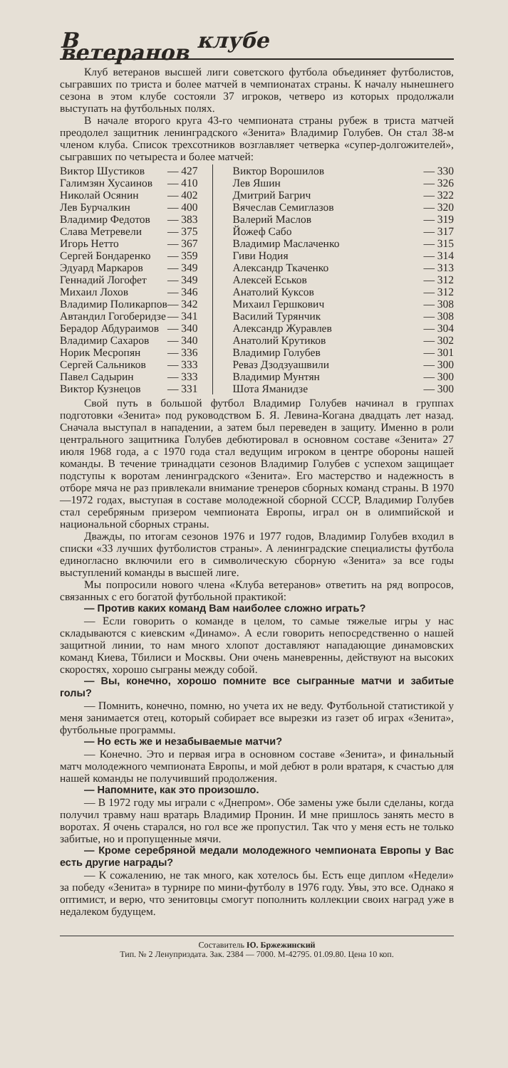В клубе ветеранов
Клуб ветеранов высшей лиги советского футбола объединяет футболистов, сыгравших по триста и более матчей в чемпионатах страны. К началу нынешнего сезона в этом клубе состояли 37 игроков, четверо из которых продолжали выступать на футбольных полях.
В начале второго круга 43-го чемпионата страны рубеж в триста матчей преодолел защитник ленинградского «Зенита» Владимир Голубев. Он стал 38-м членом клуба. Список трехсотников возглавляет четверка «супер-долгожителей», сыгравших по четыреста и более матчей:
| Виктор Шустиков | — 427 |
| Галимзян Хусаинов | — 410 |
| Николай Осянин | — 402 |
| Лев Бурчалкин | — 400 |
| Владимир Федотов | — 383 |
| Слава Метревели | — 375 |
| Игорь Нетто | — 367 |
| Сергей Бондаренко | — 359 |
| Эдуард Маркаров | — 349 |
| Геннадий Логофет | — 349 |
| Михаил Лохов | — 346 |
| Владимир Поликарпов | — 342 |
| Автандил Гогоберидзе | — 341 |
| Берадор Абдураимов | — 340 |
| Владимир Сахаров | — 340 |
| Норик Месропян | — 336 |
| Сергей Сальников | — 333 |
| Павел Садырин | — 333 |
| Виктор Кузнецов | — 331 |
| Виктор Ворошилов | — 330 |
| Лев Яшин | — 326 |
| Дмитрий Багрич | — 322 |
| Вячеслав Семиглазов | — 320 |
| Валерий Маслов | — 319 |
| Йожеф Сабо | — 317 |
| Владимир Маслаченко | — 315 |
| Гиви Нодия | — 314 |
| Александр Ткаченко | — 313 |
| Алексей Еськов | — 312 |
| Анатолий Куксов | — 312 |
| Михаил Гершкович | — 308 |
| Василий Турянчик | — 308 |
| Александр Журавлев | — 304 |
| Анатолий Крутиков | — 302 |
| Владимир Голубев | — 301 |
| Реваз Дзодзуашвили | — 300 |
| Владимир Мунтян | — 300 |
| Шота Яманидзе | — 300 |
Свой путь в большой футбол Владимир Голубев начинал в группах подготовки «Зенита» под руководством Б. Я. Левина-Когана двадцать лет назад. Сначала выступал в нападении, а затем был переведен в защиту. Именно в роли центрального защитника Голубев дебютировал в основном составе «Зенита» 27 июля 1968 года, а с 1970 года стал ведущим игроком в центре обороны нашей команды. В течение тринадцати сезонов Владимир Голубев с успехом защищает подступы к воротам ленинградского «Зенита». Его мастерство и надежность в отборе мяча не раз привлекали внимание тренеров сборных команд страны. В 1970—1972 годах, выступая в составе молодежной сборной СССР, Владимир Голубев стал серебряным призером чемпионата Европы, играл он в олимпийской и национальной сборных страны.
Дважды, по итогам сезонов 1976 и 1977 годов, Владимир Голубев входил в списки «33 лучших футболистов страны». А ленинградские специалисты футбола единогласно включили его в символическую сборную «Зенита» за все годы выступлений команды в высшей лиге.
Мы попросили нового члена «Клуба ветеранов» ответить на ряд вопросов, связанных с его богатой футбольной практикой:
— Против каких команд Вам наиболее сложно играть?
— Если говорить о команде в целом, то самые тяжелые игры у нас складываются с киевским «Динамо». А если говорить непосредственно о нашей защитной линии, то нам много хлопот доставляют нападающие динамовских команд Киева, Тбилиси и Москвы. Они очень маневренны, действуют на высоких скоростях, хорошо сыграны между собой.
— Вы, конечно, хорошо помните все сыгранные матчи и забитые голы?
— Помнить, конечно, помню, но учета их не веду. Футбольной статистикой у меня занимается отец, который собирает все вырезки из газет об играх «Зенита», футбольные программы.
— Но есть же и незабываемые матчи?
— Конечно. Это и первая игра в основном составе «Зенита», и финальный матч молодежного чемпионата Европы, и мой дебют в роли вратаря, к счастью для нашей команды не получивший продолжения.
— Напомните, как это произошло.
— В 1972 году мы играли с «Днепром». Обе замены уже были сделаны, когда получил травму наш вратарь Владимир Пронин. И мне пришлось занять место в воротах. Я очень старался, но гол все же пропустил. Так что у меня есть не только забитые, но и пропущенные мячи.
— Кроме серебряной медали молодежного чемпионата Европы у Вас есть другие награды?
— К сожалению, не так много, как хотелось бы. Есть еще диплом «Недели» за победу «Зенита» в турнире по мини-футболу в 1976 году. Увы, это все. Однако я оптимист, и верю, что зенитовцы смогут пополнить коллекции своих наград уже в недалеком будущем.
Составитель Ю. Бржежинский
Тип. № 2 Ленуприздата. Зак. 2384 — 7000. М-42795. 01.09.80. Цена 10 коп.